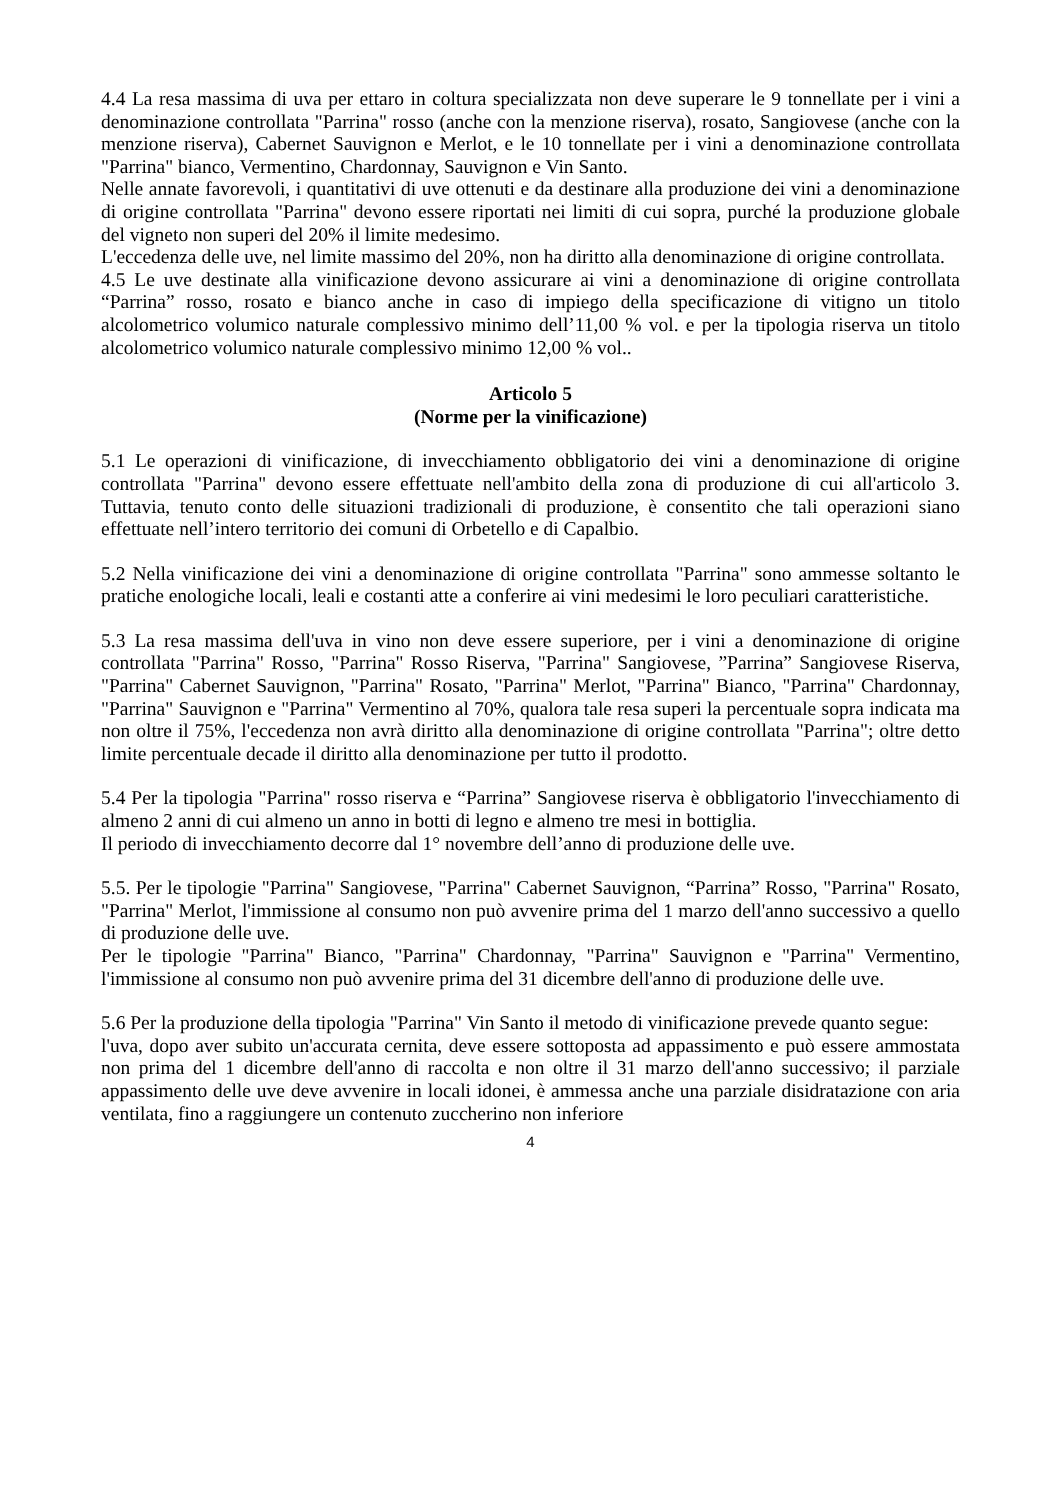4.4 La resa massima di uva per ettaro in coltura specializzata non deve superare le 9 tonnellate per i vini a denominazione controllata "Parrina" rosso (anche con la menzione riserva), rosato, Sangiovese (anche con la menzione riserva), Cabernet Sauvignon e Merlot, e le 10 tonnellate per i vini a denominazione controllata "Parrina" bianco, Vermentino, Chardonnay, Sauvignon e Vin Santo.
Nelle annate favorevoli, i quantitativi di uve ottenuti e da destinare alla produzione dei vini a denominazione di origine controllata "Parrina" devono essere riportati nei limiti di cui sopra, purché la produzione globale del vigneto non superi del 20% il limite medesimo.
L'eccedenza delle uve, nel limite massimo del 20%, non ha diritto alla denominazione di origine controllata.
4.5 Le uve destinate alla vinificazione devono assicurare ai vini a denominazione di origine controllata “Parrina” rosso, rosato e bianco anche in caso di impiego della specificazione di vitigno un titolo alcolometrico volumico naturale complessivo minimo dell’11,00 % vol. e per la tipologia riserva un titolo alcolometrico volumico naturale complessivo minimo 12,00 % vol..
Articolo 5
(Norme per la vinificazione)
5.1 Le operazioni di vinificazione, di invecchiamento obbligatorio dei vini a denominazione di origine controllata "Parrina" devono essere effettuate nell'ambito della zona di produzione di cui all'articolo 3. Tuttavia, tenuto conto delle situazioni tradizionali di produzione, è consentito che tali operazioni siano effettuate nell’intero territorio dei comuni di Orbetello e di Capalbio.
5.2 Nella vinificazione dei vini a denominazione di origine controllata "Parrina" sono ammesse soltanto le pratiche enologiche locali, leali e costanti atte a conferire ai vini medesimi le loro peculiari caratteristiche.
5.3 La resa massima dell'uva in vino non deve essere superiore, per i vini a denominazione di origine controllata "Parrina" Rosso, "Parrina" Rosso Riserva, "Parrina" Sangiovese, ”Parrina” Sangiovese Riserva, "Parrina" Cabernet Sauvignon, "Parrina" Rosato, "Parrina" Merlot, "Parrina" Bianco, "Parrina" Chardonnay, "Parrina" Sauvignon e "Parrina" Vermentino al 70%, qualora tale resa superi la percentuale sopra indicata ma non oltre il 75%, l'eccedenza non avrà diritto alla denominazione di origine controllata "Parrina"; oltre detto limite percentuale decade il diritto alla denominazione per tutto il prodotto.
5.4 Per la tipologia "Parrina" rosso riserva e “Parrina” Sangiovese riserva è obbligatorio l'invecchiamento di almeno 2 anni di cui almeno un anno in botti di legno e almeno tre mesi in bottiglia.
Il periodo di invecchiamento decorre dal 1° novembre dell’anno di produzione delle uve.
5.5. Per le tipologie "Parrina" Sangiovese, "Parrina" Cabernet Sauvignon, “Parrina” Rosso, "Parrina" Rosato, "Parrina" Merlot, l'immissione al consumo non può avvenire prima del 1 marzo dell'anno successivo a quello di produzione delle uve.
Per le tipologie "Parrina" Bianco, "Parrina" Chardonnay, "Parrina" Sauvignon e "Parrina" Vermentino, l'immissione al consumo non può avvenire prima del 31 dicembre dell'anno di produzione delle uve.
5.6 Per la produzione della tipologia "Parrina" Vin Santo il metodo di vinificazione prevede quanto segue:
l'uva, dopo aver subito un'accurata cernita, deve essere sottoposta ad appassimento e può essere ammostata non prima del 1 dicembre dell'anno di raccolta e non oltre il 31 marzo dell'anno successivo; il parziale appassimento delle uve deve avvenire in locali idonei, è ammessa anche una parziale disidratazione con aria ventilata, fino a raggiungere un contenuto zuccherino non inferiore
4